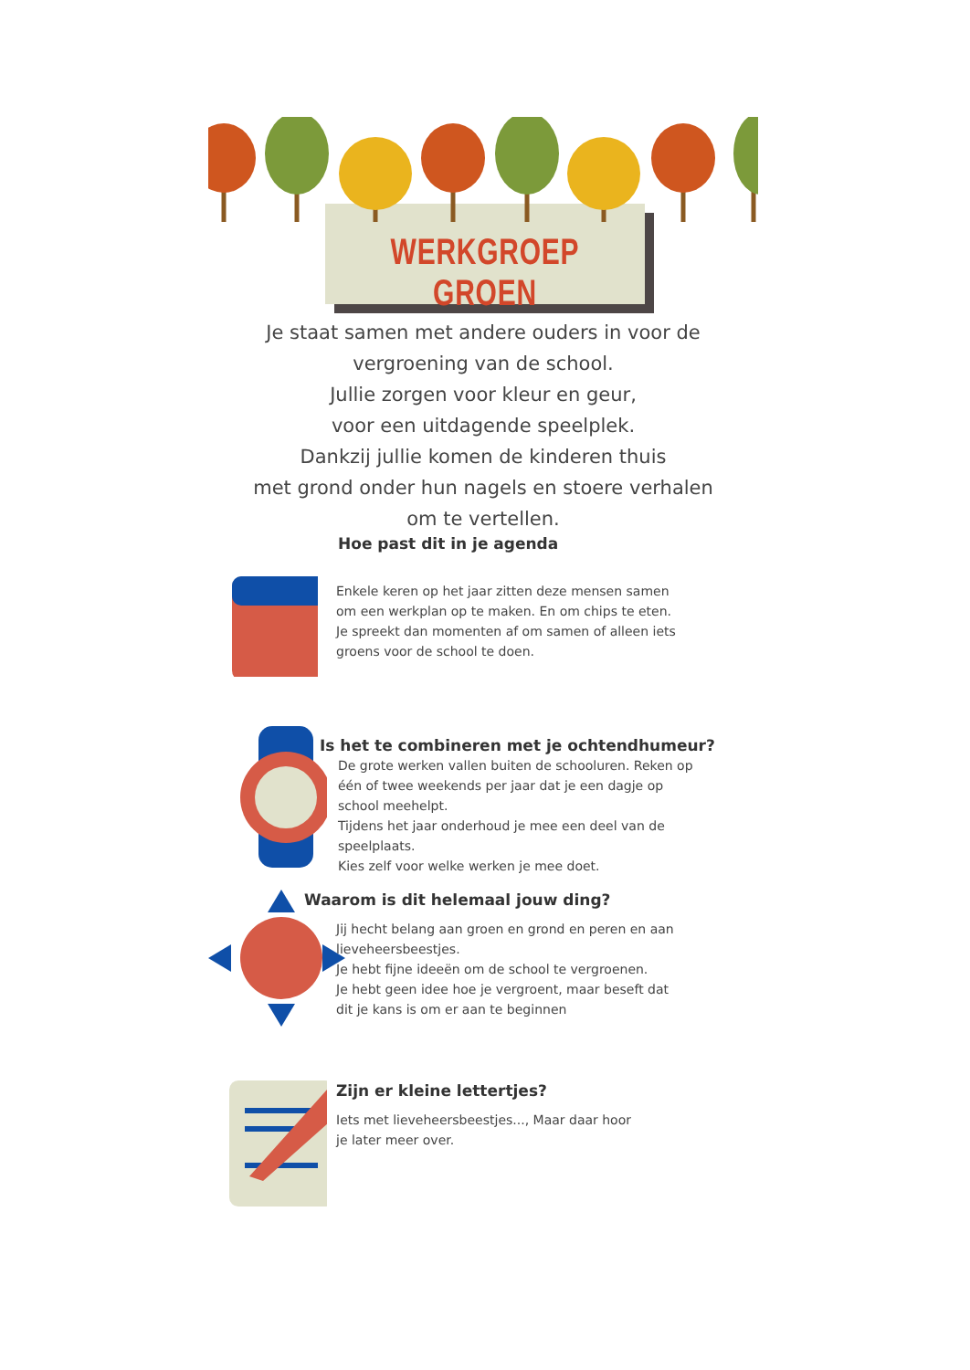WERKGROEP GROEN
Je staat samen met andere ouders in voor de
vergroening van de school.
Jullie zorgen voor kleur en geur,
voor een uitdagende speelplek.
Dankzij jullie komen de kinderen thuis
met grond onder hun nagels en stoere verhalen
om te vertellen.
Hoe past dit in je agenda
Enkele keren op het jaar zitten deze mensen samen
om een werkplan op te maken. En om chips te eten.
Je spreekt dan momenten af om samen of alleen iets
groens voor de school te doen.
Is het te combineren met je ochtendhumeur?
De grote werken vallen buiten de schooluren. Reken op
één of twee weekends per jaar dat je een dagje op
school meehelpt.
Tijdens het jaar onderhoud je mee een deel van de
speelplaats.
Kies zelf voor welke werken je mee doet.
Waarom is dit helemaal jouw ding?
Jij hecht belang aan groen en grond en peren en aan
lieveheersbeestjes.
Je hebt fijne ideeën om de school te vergroenen.
Je hebt geen idee hoe je vergroent, maar beseft dat
dit je kans is om er aan te beginnen
Zijn er kleine lettertjes?
Iets met lieveheersbeestjes..., Maar daar hoor
je later meer over.